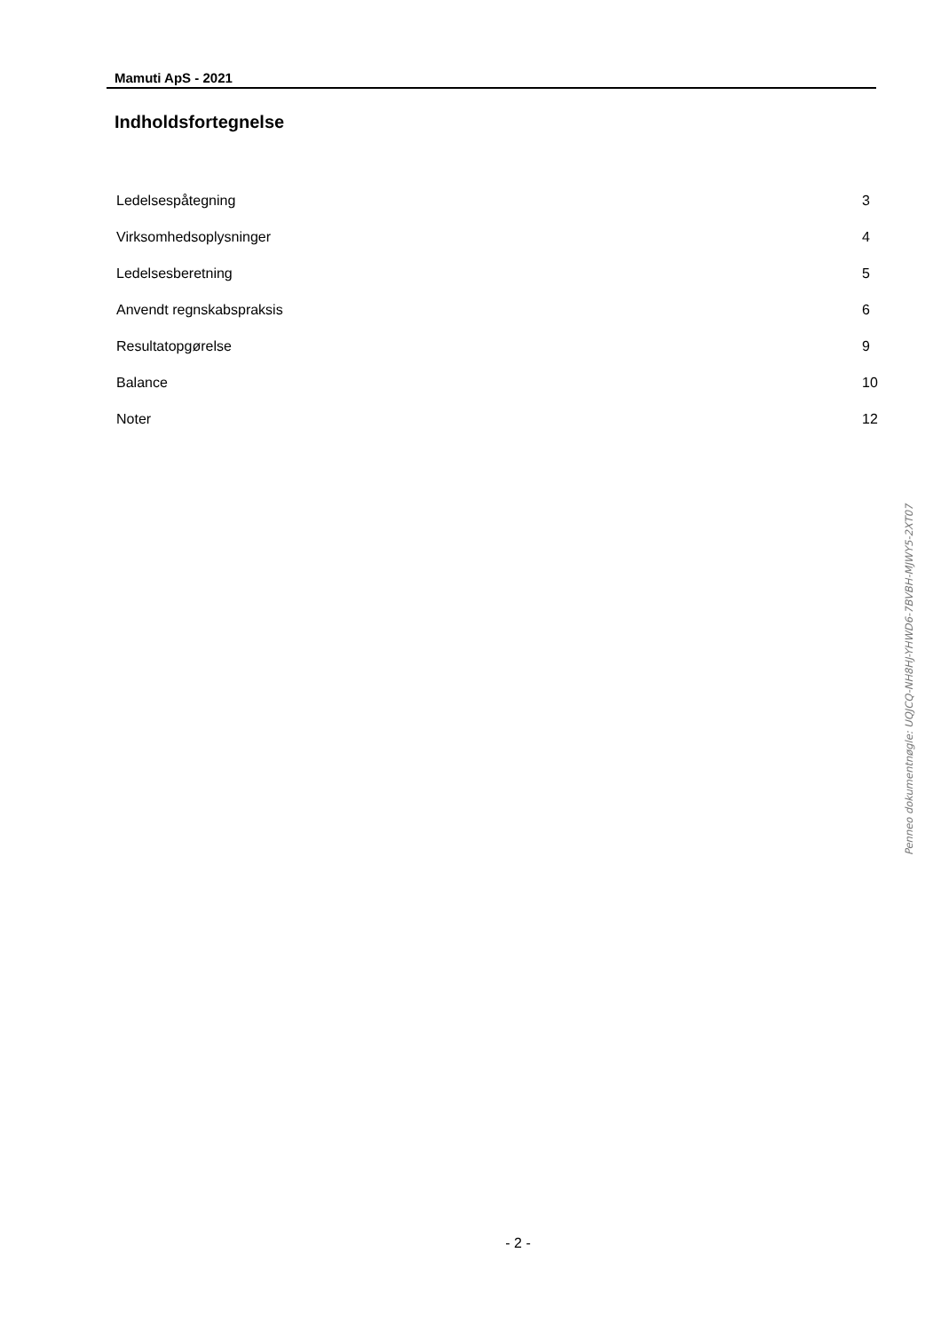Mamuti ApS - 2021
Indholdsfortegnelse
| Ledelsespåtegning | 3 |
| Virksomhedsoplysninger | 4 |
| Ledelsesberetning | 5 |
| Anvendt regnskabspraksis | 6 |
| Resultatopgørelse | 9 |
| Balance | 10 |
| Noter | 12 |
- 2 -
Penneo dokumentnøgle: UQJCQ-NH8HJ-YHWD6-7BVBH-MJWY5-2XT07